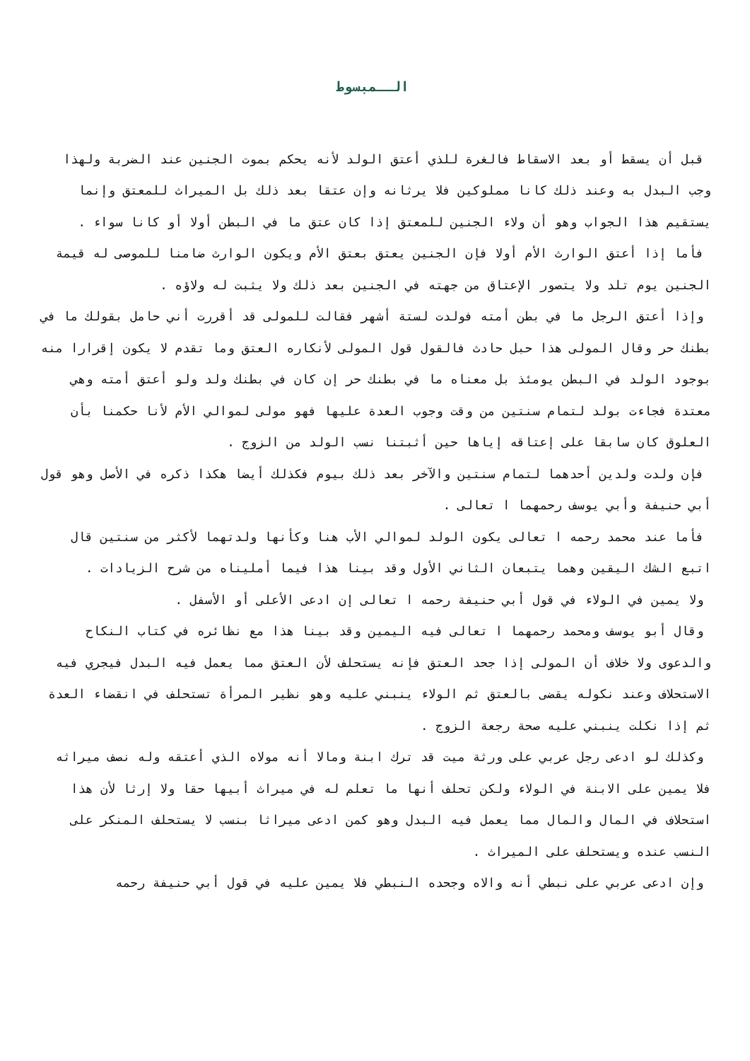الــمبسوط
قبل أن يسقط أو بعد الاسقاط فالغرة للذي أعتق الولد لأنه يحكم بموت الجنين عند الضربة ولهذا وجب البدل به وعند ذلك كانا مملوكين فلا يرثانه وإن عتقا بعد ذلك بل الميراث للمعتق وإنما يستقيم هذا الجواب وهو أن ولاء الجنين للمعتق إذا كان عتق ما في البطن أولا أو كانا سواء .
فأما إذا أعتق الوارث الأم أولا فإن الجنين يعتق بعتق الأم ويكون الوارث ضامنا للموصى له قيمة الجنين يوم تلد ولا يتصور الإعتاق من جهته في الجنين بعد ذلك ولا يثبت له ولاؤه .
وإذا أعتق الرجل ما في بطن أمته فولدت لستة أشهر فقالت للمولى قد أقررت أني حامل بقولك ما في بطنك حر وقال المولى هذا حبل حادث فالقول قول المولى لأنكاره العتق وما تقدم لا يكون إقرارا منه بوجود الولد في البطن يومئذ بل معناه ما في بطنك حر إن كان في بطنك ولد ولو أعتق أمته وهي معتدة فجاءت بولد لتمام سنتين من وقت وجوب العدة عليها فهو مولى لموالي الأم لأنا حكمنا بأن العلوق كان سابقا على إعتاقه إياها حين أثبتنا نسب الولد من الزوج .
فإن ولدت ولدين أحدهما لتمام سنتين والآخر بعد ذلك بيوم فكذلك أيضا هكذا ذكره في الأصل وهو قول أبي حنيفة وأبي يوسف رحمهما ا تعالى .
فأما عند محمد رحمه ا تعالى يكون الولد لموالي الأب هنا وكأنها ولدتهما لأكثر من سنتين قال اتبع الشك اليقين وهما يتبعان الثاني الأول وقد بينا هذا فيما أمليناه من شرح الزيادات .
ولا يمين في الولاء في قول أبي حنيفة رحمه ا تعالى إن ادعى الأعلى أو الأسفل .
وقال أبو يوسف ومحمد رحمهما ا تعالى فيه اليمين وقد بينا هذا مع نظائره في كتاب النكاح والدعوى ولا خلاف أن المولى إذا جحد العتق فإنه يستحلف لأن العتق مما يعمل فيه البدل فيجري فيه الاستحلاف وعند نكوله يقضى بالعتق ثم الولاء ينبني عليه وهو نظير المرأة تستحلف في انقضاء العدة ثم إذا نكلت ينبني عليه صحة رجعة الزوج .
وكذلك لو ادعى رجل عربي على ورثة ميت قد ترك ابنة ومالا أنه مولاه الذي أعتقه وله نصف ميراثه فلا يمين على الابنة في الولاء ولكن تحلف أنها ما تعلم له في ميراث أبيها حقا ولا إرثا لأن هذا استحلاف في المال والمال مما يعمل فيه البدل وهو كمن ادعى ميراثا بنسب لا يستحلف المنكر على النسب عنده ويستحلف على الميراث .
وإن ادعى عربي على نبطي أنه والاه وجحده النبطي فلا يمين عليه في قول أبي حنيفة رحمه